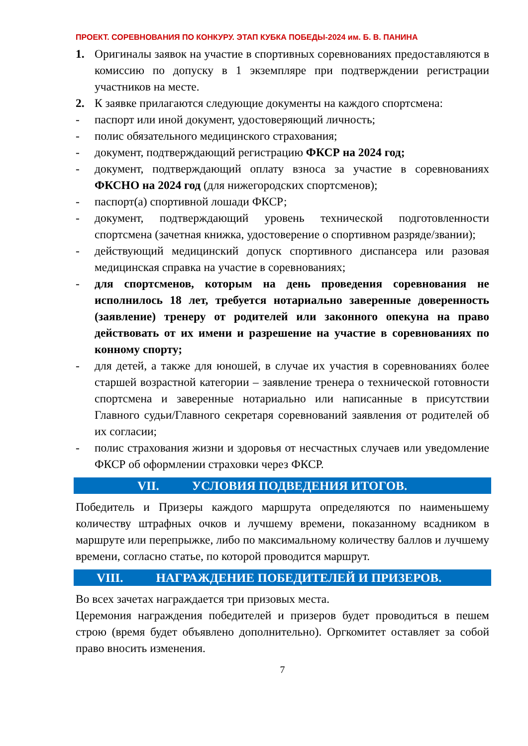ПРОЕКТ. СОРЕВНОВАНИЯ ПО КОНКУРУ. ЭТАП КУБКА ПОБЕДЫ-2024 им. Б. В. ПАНИНА
1. Оригиналы заявок на участие в спортивных соревнованиях предоставляются в комиссию по допуску в 1 экземпляре при подтверждении регистрации участников на месте.
2. К заявке прилагаются следующие документы на каждого спортсмена:
- паспорт или иной документ, удостоверяющий личность;
- полис обязательного медицинского страхования;
- документ, подтверждающий регистрацию ФКСР на 2024 год;
- документ, подтверждающий оплату взноса за участие в соревнованиях ФКСНО на 2024 год (для нижегородских спортсменов);
- паспорт(а) спортивной лошади ФКСР;
- документ, подтверждающий уровень технической подготовленности спортсмена (зачетная книжка, удостоверение о спортивном разряде/звании);
- действующий медицинский допуск спортивного диспансера или разовая медицинская справка на участие в соревнованиях;
- для спортсменов, которым на день проведения соревнования не исполнилось 18 лет, требуется нотариально заверенные доверенность (заявление) тренеру от родителей или законного опекуна на право действовать от их имени и разрешение на участие в соревнованиях по конному спорту;
- для детей, а также для юношей, в случае их участия в соревнованиях более старшей возрастной категории – заявление тренера о технической готовности спортсмена и заверенные нотариально или написанные в присутствии Главного судьи/Главного секретаря соревнований заявления от родителей об их согласии;
- полис страхования жизни и здоровья от несчастных случаев или уведомление ФКСР об оформлении страховки через ФКСР.
VII. УСЛОВИЯ ПОДВЕДЕНИЯ ИТОГОВ.
Победитель и Призеры каждого маршрута определяются по наименьшему количеству штрафных очков и лучшему времени, показанному всадником в маршруте или перепрыжке, либо по максимальному количеству баллов и лучшему времени, согласно статье, по которой проводится маршрут.
VIII. НАГРАЖДЕНИЕ ПОБЕДИТЕЛЕЙ И ПРИЗЕРОВ.
Во всех зачетах награждается три призовых места.
Церемония награждения победителей и призеров будет проводиться в пешем строю (время будет объявлено дополнительно). Оргкомитет оставляет за собой право вносить изменения.
7